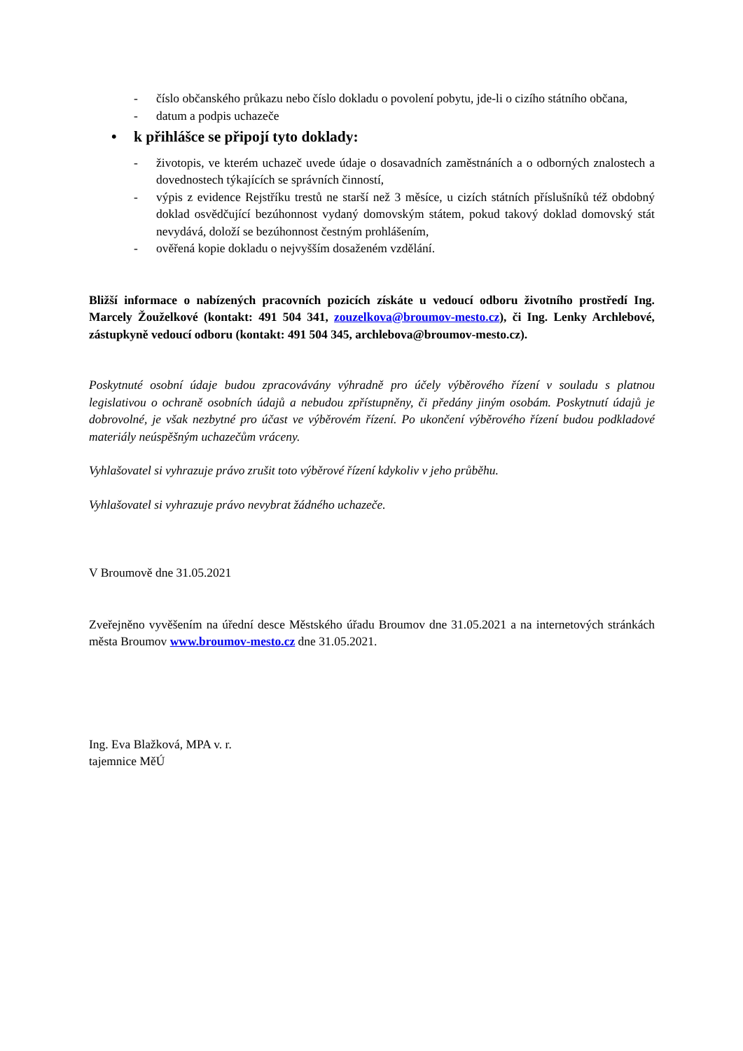- číslo občanského průkazu nebo číslo dokladu o povolení pobytu, jde-li o cizího státního občana,
- datum a podpis uchazeče
• k přihlášce se připojí tyto doklady:
- životopis, ve kterém uchazeč uvede údaje o dosavadních zaměstnáních a o odborných znalostech a dovednostech týkajících se správních činností,
- výpis z evidence Rejstříku trestů ne starší než 3 měsíce, u cizích státních příslušníků též obdobný doklad osvědčující bezúhonnost vydaný domovským státem, pokud takový doklad domovský stát nevydává, doloží se bezúhonnost čestným prohlášením,
- ověřená kopie dokladu o nejvyšším dosaženém vzdělání.
Bližší informace o nabízených pracovních pozicích získáte u vedoucí odboru životního prostředí Ing. Marcely Žouželkové (kontakt: 491 504 341, zouzelkova@broumov-mesto.cz), či Ing. Lenky Archlebové, zástupkyně vedoucí odboru (kontakt: 491 504 345, archlebova@broumov-mesto.cz).
Poskytnuté osobní údaje budou zpracovávány výhradně pro účely výběrového řízení v souladu s platnou legislativou o ochraně osobních údajů a nebudou zpřístupněny, či předány jiným osobám. Poskytnutí údajů je dobrovolné, je však nezbytné pro účast ve výběrovém řízení. Po ukončení výběrového řízení budou podkladové materiály neúspěšným uchazečům vráceny.
Vyhlašovatel si vyhrazuje právo zrušit toto výběrové řízení kdykoliv v jeho průběhu.
Vyhlašovatel si vyhrazuje právo nevybrat žádného uchazeče.
V Broumově dne 31.05.2021
Zveřejněno vyvěšením na úřední desce Městského úřadu Broumov dne 31.05.2021 a na internetových stránkách města Broumov www.broumov-mesto.cz dne 31.05.2021.
Ing. Eva Blažková, MPA v. r.
tajemnice MěÚ